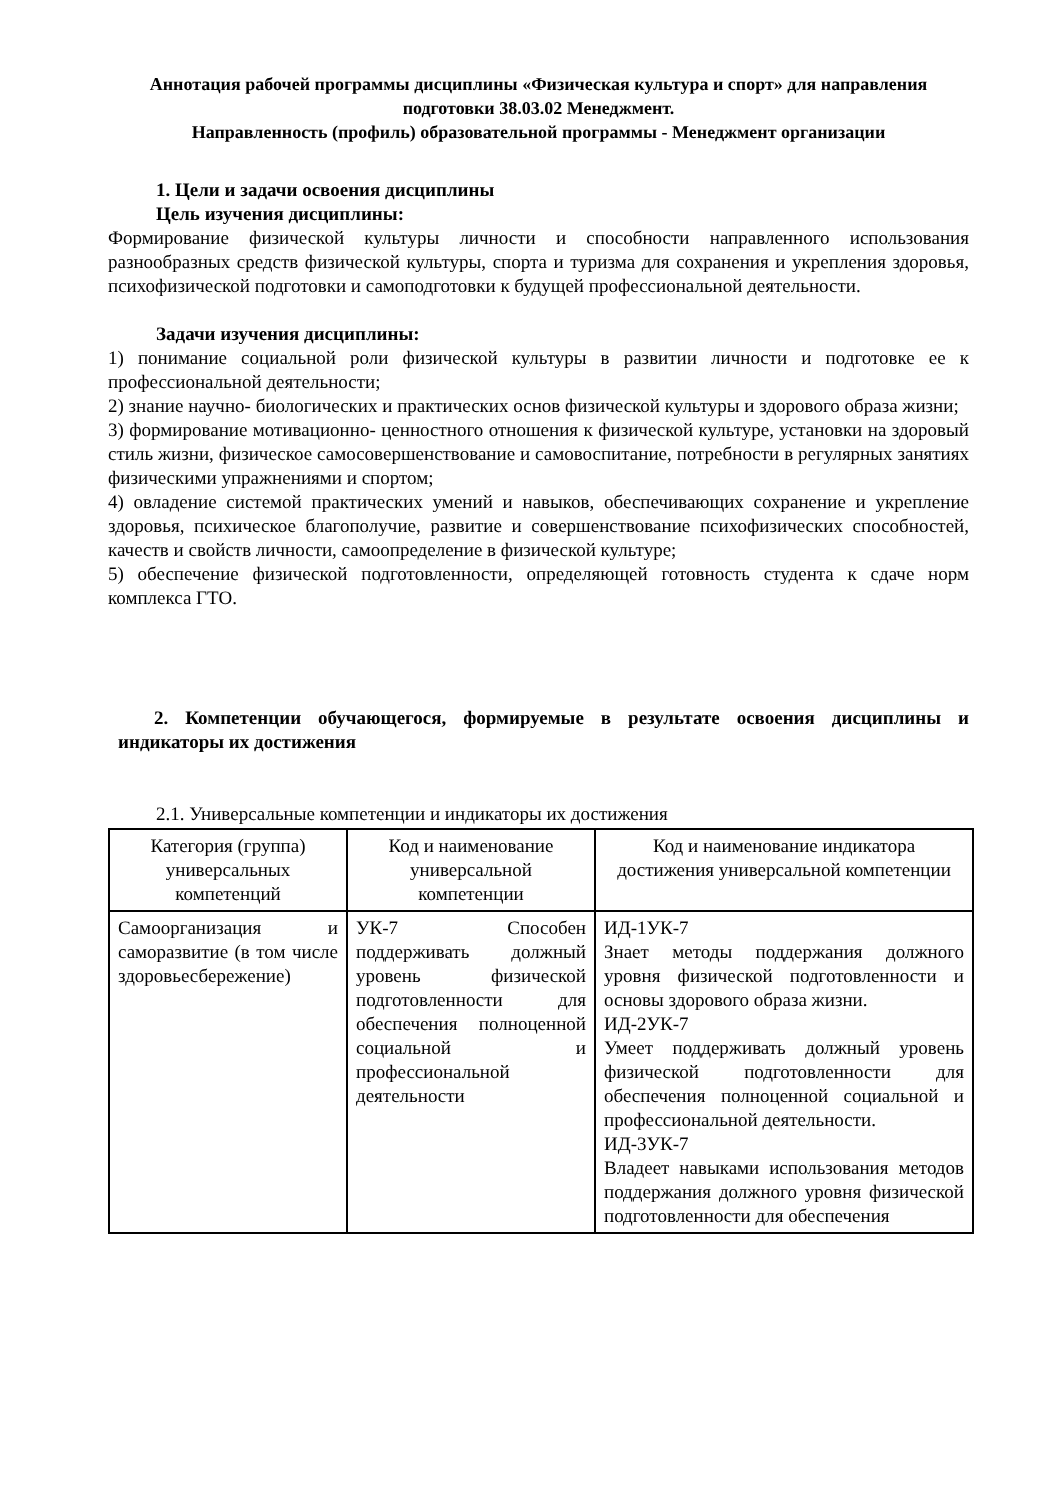Аннотация рабочей программы дисциплины «Физическая культура и спорт» для направления подготовки 38.03.02 Менеджмент.
Направленность (профиль) образовательной программы - Менеджмент организации
1. Цели и задачи освоения дисциплины
Цель изучения дисциплины:
Формирование физической культуры личности и способности направленного использования разнообразных средств физической культуры, спорта и туризма для сохранения и укрепления здоровья, психофизической подготовки и самоподготовки к будущей профессиональной деятельности.
Задачи изучения дисциплины:
1) понимание социальной роли физической культуры в развитии личности и подготовке ее к профессиональной деятельности;
2) знание научно- биологических и практических основ физической культуры и здорового образа жизни;
3) формирование мотивационно- ценностного отношения к физической культуре, установки на здоровый стиль жизни, физическое самосовершенствование и самовоспитание, потребности в регулярных занятиях физическими упражнениями и спортом;
4) овладение системой практических умений и навыков, обеспечивающих сохранение и укрепление здоровья, психическое благополучие, развитие и совершенствование психофизических способностей, качеств и свойств личности, самоопределение в физической культуре;
5) обеспечение физической подготовленности, определяющей готовность студента к сдаче норм комплекса ГТО.
2. Компетенции обучающегося, формируемые в результате освоения дисциплины и индикаторы их достижения
2.1. Универсальные компетенции и индикаторы их достижения
| Категория (группа) универсальных компетенций | Код и наименование универсальной компетенции | Код и наименование индикатора достижения универсальной компетенции |
| --- | --- | --- |
| Самоорганизация и саморазвитие (в том числе здоровьесбережение) | УК-7 Способен поддерживать должный уровень физической подготовленности для обеспечения полноценной социальной и профессиональной деятельности | ИД-1УК-7 Знает методы поддержания должного уровня физической подготовленности и основы здорового образа жизни. ИД-2УК-7 Умеет поддерживать должный уровень физической подготовленности для обеспечения полноценной социальной и профессиональной деятельности. ИД-3УК-7 Владеет навыками использования методов поддержания должного уровня физической подготовленности для обеспечения |